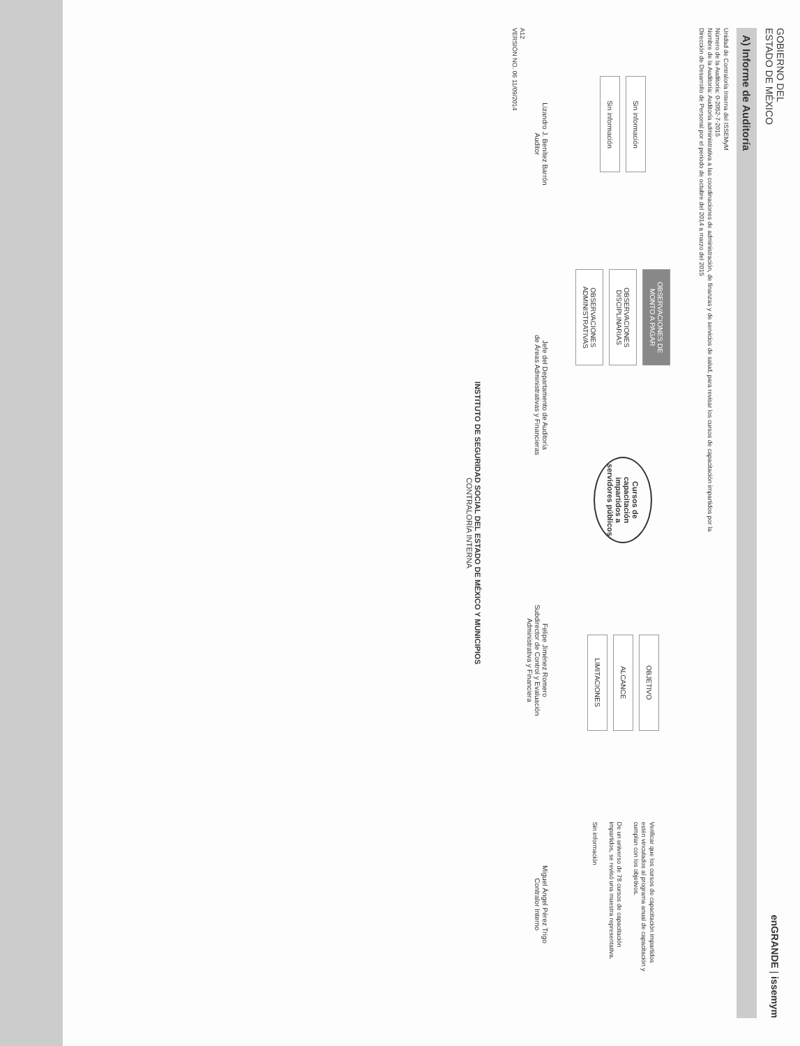GOBIERNO DEL
ESTADO DE MÉXICO
enGRANDE | issemym
A) Informe de Auditoría
Unidad de Contraloría Interna del ISSEMyM
Número de la Auditoría: 0-2052-7-2015
Nombre de la Auditoría: Auditoría administrativa a las coordinaciones de administración, de finanzas y de servicios de salud, para revisar los cursos de capacitación impartidos por la
Dirección de Desarrollo de Personal por el periodo de octubre del 2014 a marzo del 2015
Sin información
Sin información
OBSERVACIONES DE MONTO A PAGAR
OBSERVACIONES DISCIPLINARIAS
OBSERVACIONES ADMINISTRATIVAS
Cursos de capacitación impartidos a servidores públicos
OBJETIVO
ALCANCE
LIMITACIONES
Verificar que los cursos de capacitación impartidos estén vinculados al programa anual de capacitación y cumplan con los objetivos.
De un universo de 78 cursos de capacitación impartidos, se revisó una muestra representativa.
Sin información
Lizandro J. Benítez Barrón
Auditor
Jefe del Departamento de Auditoría
de Áreas Administrativas y Financieras
Felipe Jiménez Romero
Subdirector de Control y Evaluación
Administrativa y Financiera
Miguel Ángel Pérez Trigo
Contralor Interno
A12
VERSIÓN NO. 06 11/09/2014
INSTITUTO DE SEGURIDAD SOCIAL DEL ESTADO DE MÉXICO Y MUNICIPIOS
CONTRALORÍA INTERNA